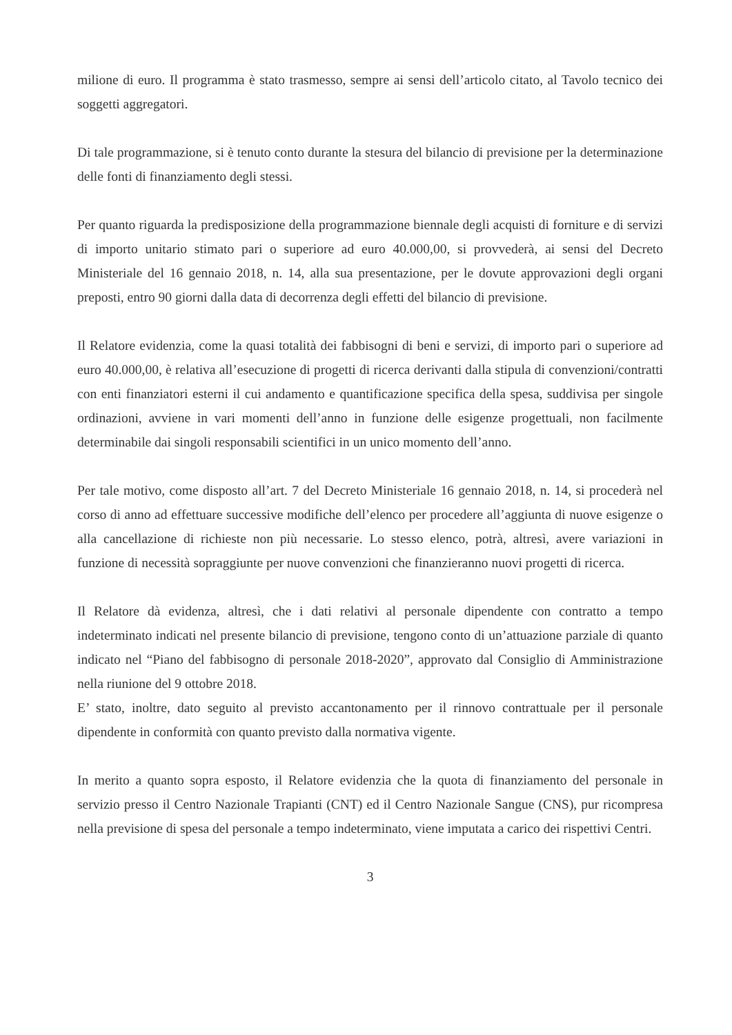milione di euro. Il programma è stato trasmesso, sempre ai sensi dell’articolo citato, al Tavolo tecnico dei soggetti aggregatori.
Di tale programmazione, si è tenuto conto durante la stesura del bilancio di previsione per la determinazione delle fonti di finanziamento degli stessi.
Per quanto riguarda la predisposizione della programmazione biennale degli acquisti di forniture e di servizi di importo unitario stimato pari o superiore ad euro 40.000,00, si provvederà, ai sensi del Decreto Ministeriale del 16 gennaio 2018, n. 14, alla sua presentazione, per le dovute approvazioni degli organi preposti, entro 90 giorni dalla data di decorrenza degli effetti del bilancio di previsione.
Il Relatore evidenzia, come la quasi totalità dei fabbisogni di beni e servizi, di importo pari o superiore ad euro 40.000,00, è relativa all’esecuzione di progetti di ricerca derivanti dalla stipula di convenzioni/contratti con enti finanziatori esterni il cui andamento e quantificazione specifica della spesa, suddivisa per singole ordinazioni, avviene in vari momenti dell’anno in funzione delle esigenze progettuali, non facilmente determinabile dai singoli responsabili scientifici in un unico momento dell’anno.
Per tale motivo, come disposto all’art. 7 del Decreto Ministeriale 16 gennaio 2018, n. 14, si procederà nel corso di anno ad effettuare successive modifiche dell’elenco per procedere all’aggiunta di nuove esigenze o alla cancellazione di richieste non più necessarie. Lo stesso elenco, potrà, altresì, avere variazioni in funzione di necessità sopraggiunte per nuove convenzioni che finanzieranno nuovi progetti di ricerca.
Il Relatore dà evidenza, altresì, che i dati relativi al personale dipendente con contratto a tempo indeterminato indicati nel presente bilancio di previsione, tengono conto di un’attuazione parziale di quanto indicato nel “Piano del fabbisogno di personale 2018-2020”, approvato dal Consiglio di Amministrazione nella riunione del 9 ottobre 2018.
E’ stato, inoltre, dato seguito al previsto accantonamento per il rinnovo contrattuale per il personale dipendente in conformità con quanto previsto dalla normativa vigente.
In merito a quanto sopra esposto, il Relatore evidenzia che la quota di finanziamento del personale in servizio presso il Centro Nazionale Trapianti (CNT) ed il Centro Nazionale Sangue (CNS), pur ricompresa nella previsione di spesa del personale a tempo indeterminato, viene imputata a carico dei rispettivi Centri.
3